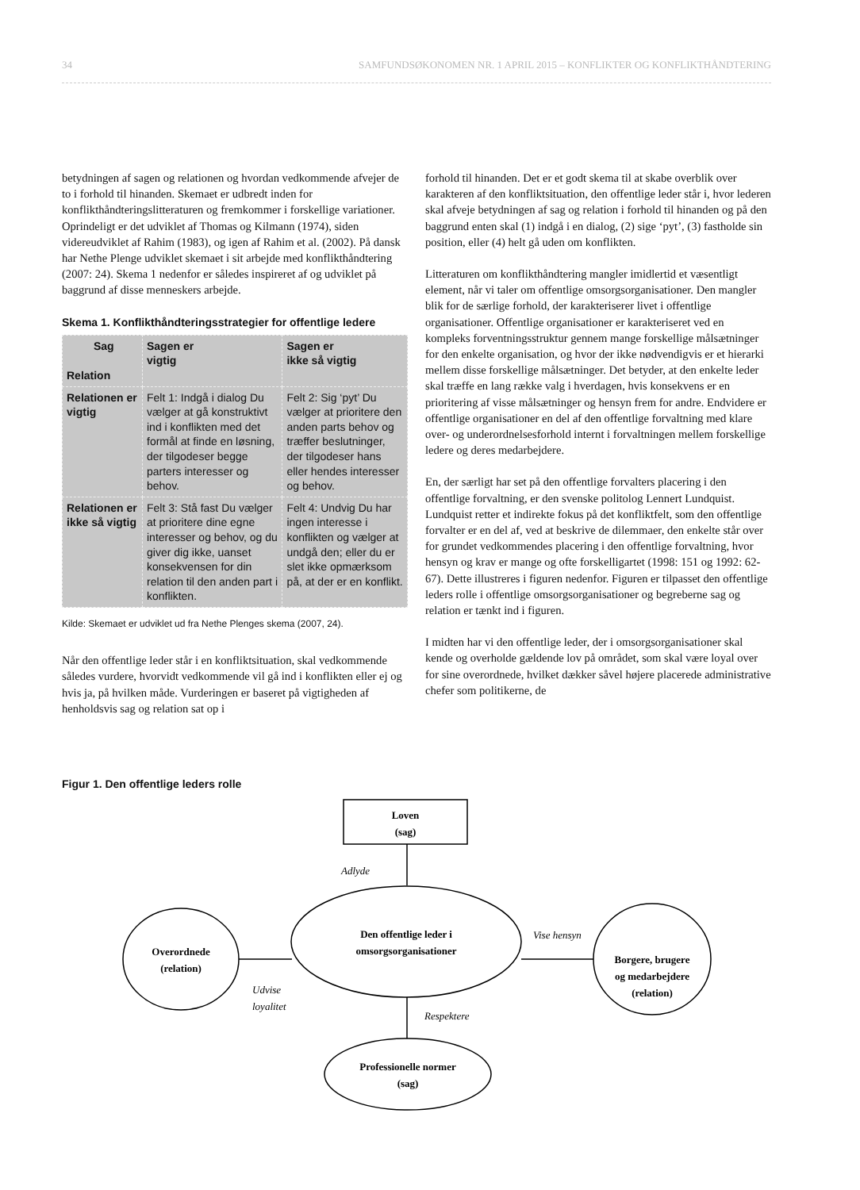34 SAMFUNDSØKONOMEN NR. 1 APRIL 2015 – KONFLIKTER OG KONFLIKTHÅNDTERING
betydningen af sagen og relationen og hvordan vedkommende afvejer de to i forhold til hinanden. Skemaet er udbredt inden for konflikthåndteringslitteraturen og fremkommer i forskellige variationer. Oprindeligt er det udviklet af Thomas og Kilmann (1974), siden videreudviklet af Rahim (1983), og igen af Rahim et al. (2002). På dansk har Nethe Plenge udviklet skemaet i sit arbejde med konflikthåndtering (2007: 24). Skema 1 nedenfor er således inspireret af og udviklet på baggrund af disse menneskers arbejde.
Skema 1. Konflikthåndteringsstrategier for offentlige ledere
| Sag Relation | Sagen er vigtig | Sagen er ikke så vigtig |
| Relationen er vigtig | Felt 1: Indgå i dialog Du vælger at gå konstruktivt ind i konflikten med det formål at finde en løsning, der tilgodeser begge parters interesser og behov. | Felt 2: Sig ‘pyt’ Du vælger at prioritere den anden parts behov og træffer beslutninger, der tilgodeser hans eller hendes interesser og behov. |
| Relationen er ikke så vigtig | Felt 3: Stå fast Du vælger at prioritere dine egne interesser og behov, og du giver dig ikke, uanset konsekvensen for din relation til den anden part i konflikten. | Felt 4: Undvig Du har ingen interesse i konflikten og vælger at undgå den; eller du er slet ikke opmærksom på, at der er en konflikt. |
Kilde: Skemaet er udviklet ud fra Nethe Plenges skema (2007, 24).
Når den offentlige leder står i en konfliktsituation, skal vedkommende således vurdere, hvorvidt vedkommende vil gå ind i konflikten eller ej og hvis ja, på hvilken måde. Vurderingen er baseret på vigtigheden af henholdsvis sag og relation sat op i
forhold til hinanden. Det er et godt skema til at skabe overblik over karakteren af den konfliktsituation, den offentlige leder står i, hvor lederen skal afveje betydningen af sag og relation i forhold til hinanden og på den baggrund enten skal (1) indgå i en dialog, (2) sige ‘pyt’, (3) fastholde sin position, eller (4) helt gå uden om konflikten.
Litteraturen om konflikthåndtering mangler imidlertid et væsentligt element, når vi taler om offentlige omsorgsorganisationer. Den mangler blik for de særlige forhold, der karakteriserer livet i offentlige organisationer. Offentlige organisationer er karakteriseret ved en kompleks forventningsstruktur gennem mange forskellige målsætninger for den enkelte organisation, og hvor der ikke nødvendigvis er et hierarki mellem disse forskellige målsætninger. Det betyder, at den enkelte leder skal træffe en lang række valg i hverdagen, hvis konsekvens er en prioritering af visse målsætninger og hensyn frem for andre. Endvidere er offentlige organisationer en del af den offentlige forvaltning med klare over- og underordnelsesforhold internt i forvaltningen mellem forskellige ledere og deres medarbejdere.
En, der særligt har set på den offentlige forvalters placering i den offentlige forvaltning, er den svenske politolog Lennert Lundquist. Lundquist retter et indirekte fokus på det konfliktfelt, som den offentlige forvalter er en del af, ved at beskrive de dilemmaer, den enkelte står over for grundet vedkommendes placering i den offentlige forvaltning, hvor hensyn og krav er mange og ofte forskelligartet (1998: 151 og 1992: 62-67). Dette illustreres i figuren nedenfor. Figuren er tilpasset den offentlige leders rolle i offentlige omsorgsorganisationer og begreberne sag og relation er tænkt ind i figuren.
I midten har vi den offentlige leder, der i omsorgsorganisationer skal kende og overholde gældende lov på området, som skal være loyal over for sine overordnede, hvilket dækker såvel højere placerede administrative chefer som politikerne, de
Figur 1. Den offentlige leders rolle
Loven
(sag)
Den offentlige leder i
omsorgsorganisationer
Overordnede
(relation)
Borgere, brugere
og medarbejdere
(relation)
Professionelle normer
(sag)
Adlyde
Vise hensyn
Udvise
loyalitet
Respektere